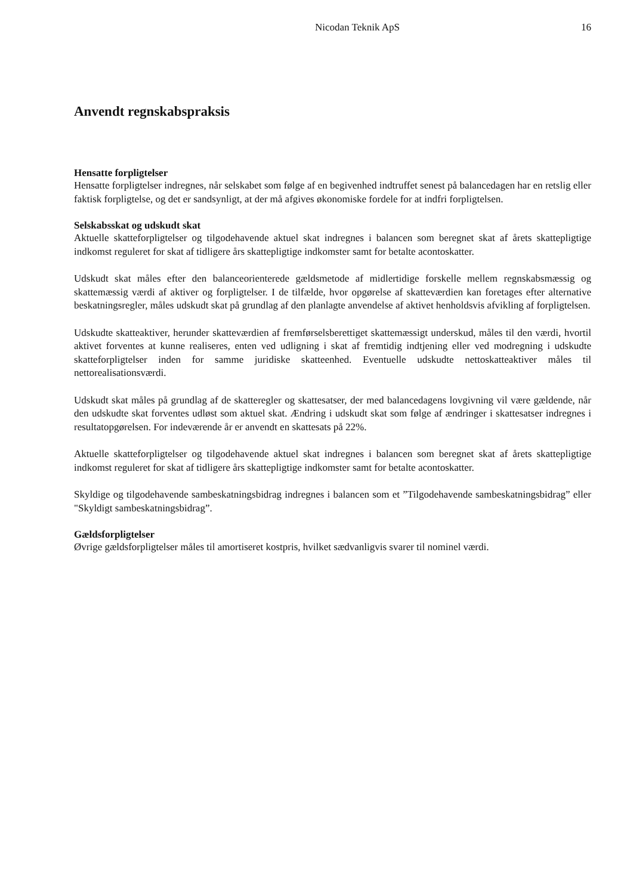Nicodan Teknik ApS 16
Anvendt regnskabspraksis
Hensatte forpligtelser
Hensatte forpligtelser indregnes, når selskabet som følge af en begivenhed indtruffet senest på balancedagen har en retslig eller faktisk forpligtelse, og det er sandsynligt, at der må afgives økonomiske fordele for at indfri forpligtelsen.
Selskabsskat og udskudt skat
Aktuelle skatteforpligtelser og tilgodehavende aktuel skat indregnes i balancen som beregnet skat af årets skattepligtige indkomst reguleret for skat af tidligere års skattepligtige indkomster samt for betalte acontoskatter.
Udskudt skat måles efter den balanceorienterede gældsmetode af midlertidige forskelle mellem regnskabsmæssig og skattemæssig værdi af aktiver og forpligtelser. I de tilfælde, hvor opgørelse af skatteværdien kan foretages efter alternative beskatningsregler, måles udskudt skat på grundlag af den planlagte anvendelse af aktivet henholdsvis afvikling af forpligtelsen.
Udskudte skatteaktiver, herunder skatteværdien af fremførselsberettiget skattemæssigt underskud, måles til den værdi, hvortil aktivet forventes at kunne realiseres, enten ved udligning i skat af fremtidig indtjening eller ved modregning i udskudte skatteforpligtelser inden for samme juridiske skatteenhed. Eventuelle udskudte nettoskatteaktiver måles til nettorealisationsværdi.
Udskudt skat måles på grundlag af de skatteregler og skattesatser, der med balancedagens lovgivning vil være gældende, når den udskudte skat forventes udløst som aktuel skat. Ændring i udskudt skat som følge af ændringer i skattesatser indregnes i resultatopgørelsen. For indeværende år er anvendt en skattesats på 22%.
Aktuelle skatteforpligtelser og tilgodehavende aktuel skat indregnes i balancen som beregnet skat af årets skattepligtige indkomst reguleret for skat af tidligere års skattepligtige indkomster samt for betalte acontoskatter.
Skyldige og tilgodehavende sambeskatningsbidrag indregnes i balancen som et ”Tilgodehavende sambeskatningsbidrag” eller "Skyldigt sambeskatningsbidrag”.
Gældsforpligtelser
Øvrige gældsforpligtelser måles til amortiseret kostpris, hvilket sædvanligvis svarer til nominel værdi.